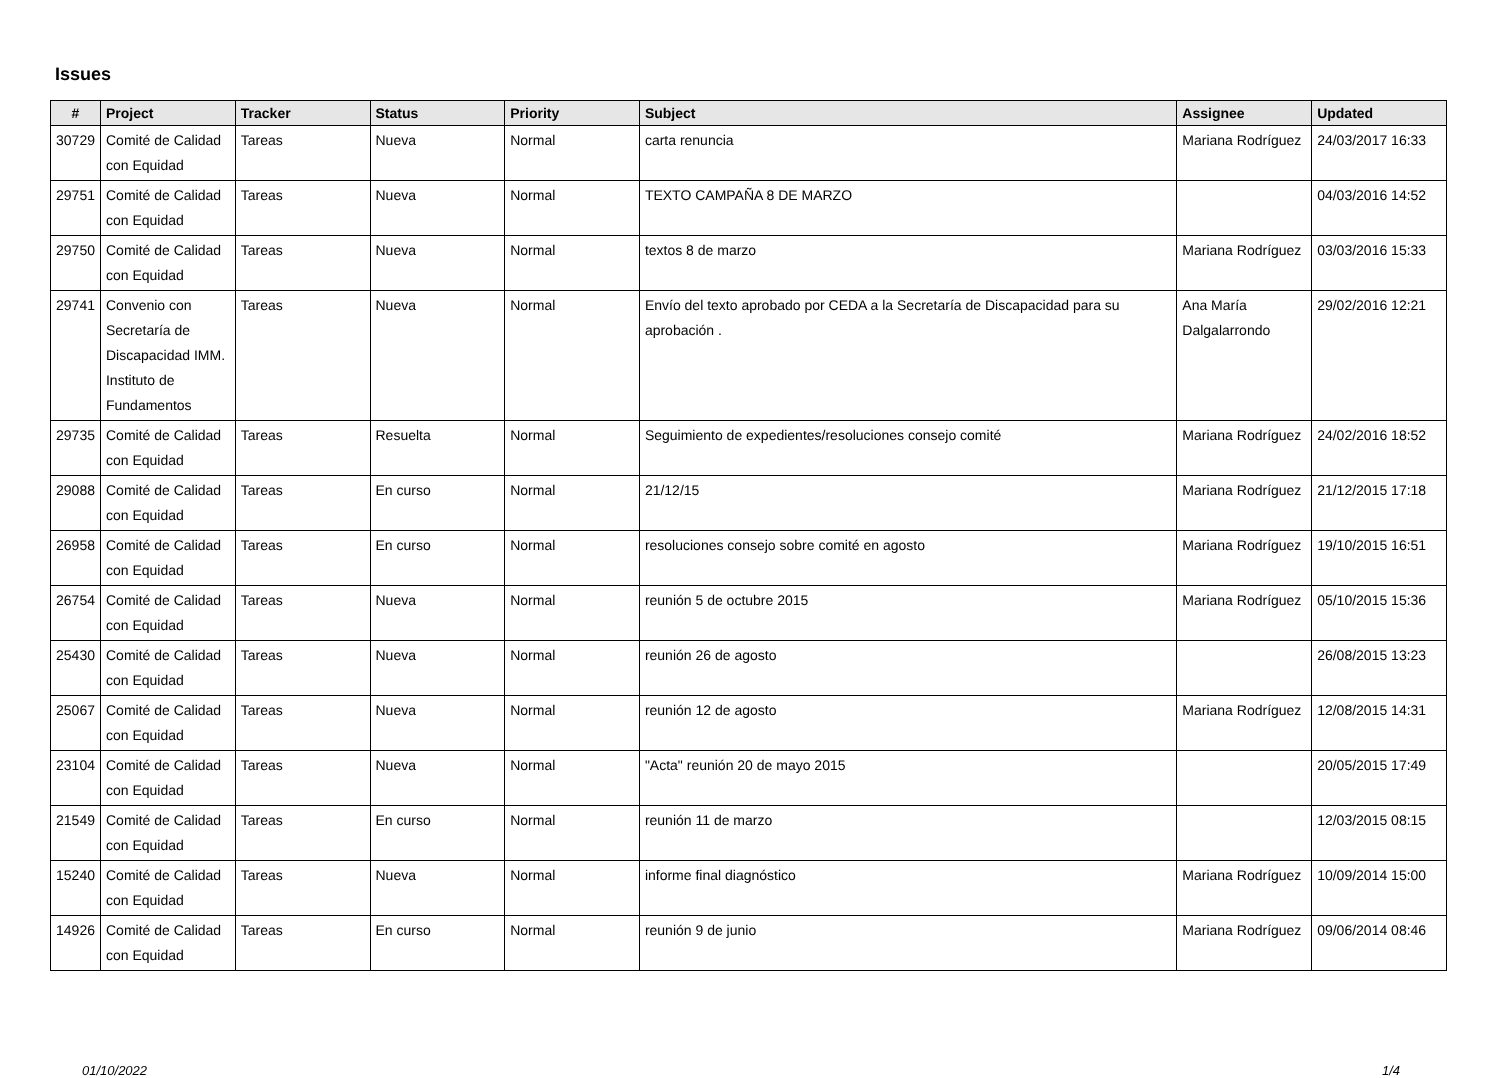Issues
| # | Project | Tracker | Status | Priority | Subject | Assignee | Updated |
| --- | --- | --- | --- | --- | --- | --- | --- |
| 30729 | Comité de Calidad con Equidad | Tareas | Nueva | Normal | carta renuncia | Mariana Rodríguez | 24/03/2017 16:33 |
| 29751 | Comité de Calidad con Equidad | Tareas | Nueva | Normal | TEXTO CAMPAÑA 8 DE MARZO | | 04/03/2016 14:52 |
| 29750 | Comité de Calidad con Equidad | Tareas | Nueva | Normal | textos 8 de marzo | Mariana Rodríguez | 03/03/2016 15:33 |
| 29741 | Convenio con Secretaría de Discapacidad IMM. Instituto de Fundamentos | Tareas | Nueva | Normal | Envío del texto aprobado por CEDA a la Secretaría de Discapacidad para su aprobación . | Ana María Dalgalarrondo | 29/02/2016 12:21 |
| 29735 | Comité de Calidad con Equidad | Tareas | Resuelta | Normal | Seguimiento de expedientes/resoluciones consejo comité | Mariana Rodríguez | 24/02/2016 18:52 |
| 29088 | Comité de Calidad con Equidad | Tareas | En curso | Normal | 21/12/15 | Mariana Rodríguez | 21/12/2015 17:18 |
| 26958 | Comité de Calidad con Equidad | Tareas | En curso | Normal | resoluciones consejo sobre comité en agosto | Mariana Rodríguez | 19/10/2015 16:51 |
| 26754 | Comité de Calidad con Equidad | Tareas | Nueva | Normal | reunión 5 de octubre 2015 | Mariana Rodríguez | 05/10/2015 15:36 |
| 25430 | Comité de Calidad con Equidad | Tareas | Nueva | Normal | reunión 26 de agosto | | 26/08/2015 13:23 |
| 25067 | Comité de Calidad con Equidad | Tareas | Nueva | Normal | reunión 12 de agosto | Mariana Rodríguez | 12/08/2015 14:31 |
| 23104 | Comité de Calidad con Equidad | Tareas | Nueva | Normal | "Acta" reunión 20 de mayo 2015 | | 20/05/2015 17:49 |
| 21549 | Comité de Calidad con Equidad | Tareas | En curso | Normal | reunión 11 de marzo | | 12/03/2015 08:15 |
| 15240 | Comité de Calidad con Equidad | Tareas | Nueva | Normal | informe final diagnóstico | Mariana Rodríguez | 10/09/2014 15:00 |
| 14926 | Comité de Calidad con Equidad | Tareas | En curso | Normal | reunión 9 de junio | Mariana Rodríguez | 09/06/2014 08:46 |
01/10/2022 1/4